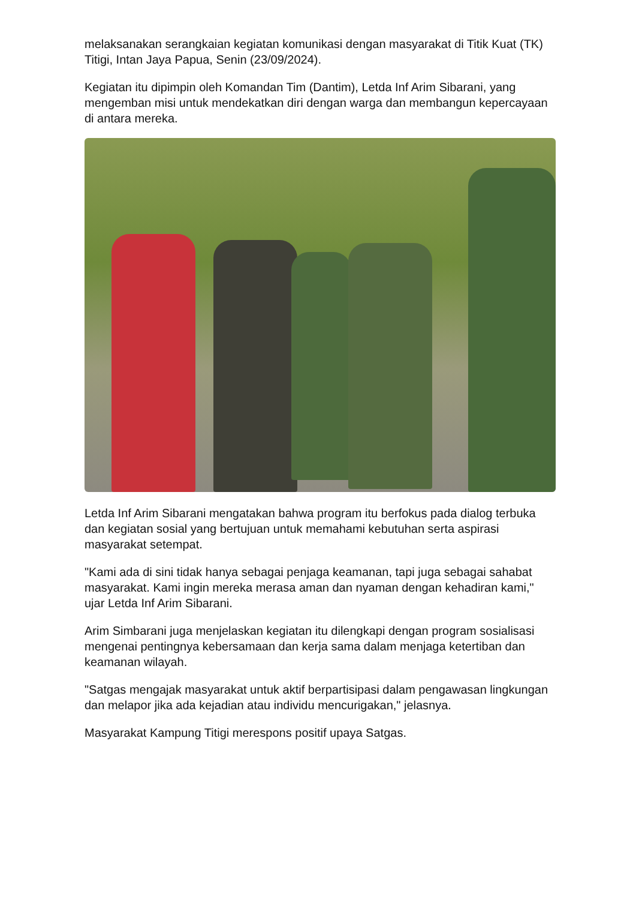melaksanakan serangkaian kegiatan komunikasi dengan masyarakat di Titik Kuat (TK) Titigi, Intan Jaya Papua, Senin (23/09/2024).
Kegiatan itu dipimpin oleh Komandan Tim (Dantim), Letda Inf Arim Sibarani, yang mengemban misi untuk mendekatkan diri dengan warga dan membangun kepercayaan di antara mereka.
Letda Inf Arim Sibarani mengatakan bahwa program itu berfokus pada dialog terbuka dan kegiatan sosial yang bertujuan untuk memahami kebutuhan serta aspirasi masyarakat setempat.
"Kami ada di sini tidak hanya sebagai penjaga keamanan, tapi juga sebagai sahabat masyarakat. Kami ingin mereka merasa aman dan nyaman dengan kehadiran kami," ujar Letda Inf Arim Sibarani.
Arim Simbarani juga menjelaskan kegiatan itu dilengkapi dengan program sosialisasi mengenai pentingnya kebersamaan dan kerja sama dalam menjaga ketertiban dan keamanan wilayah.
"Satgas mengajak masyarakat untuk aktif berpartisipasi dalam pengawasan lingkungan dan melapor jika ada kejadian atau individu mencurigakan," jelasnya.
Masyarakat Kampung Titigi merespons positif upaya Satgas.